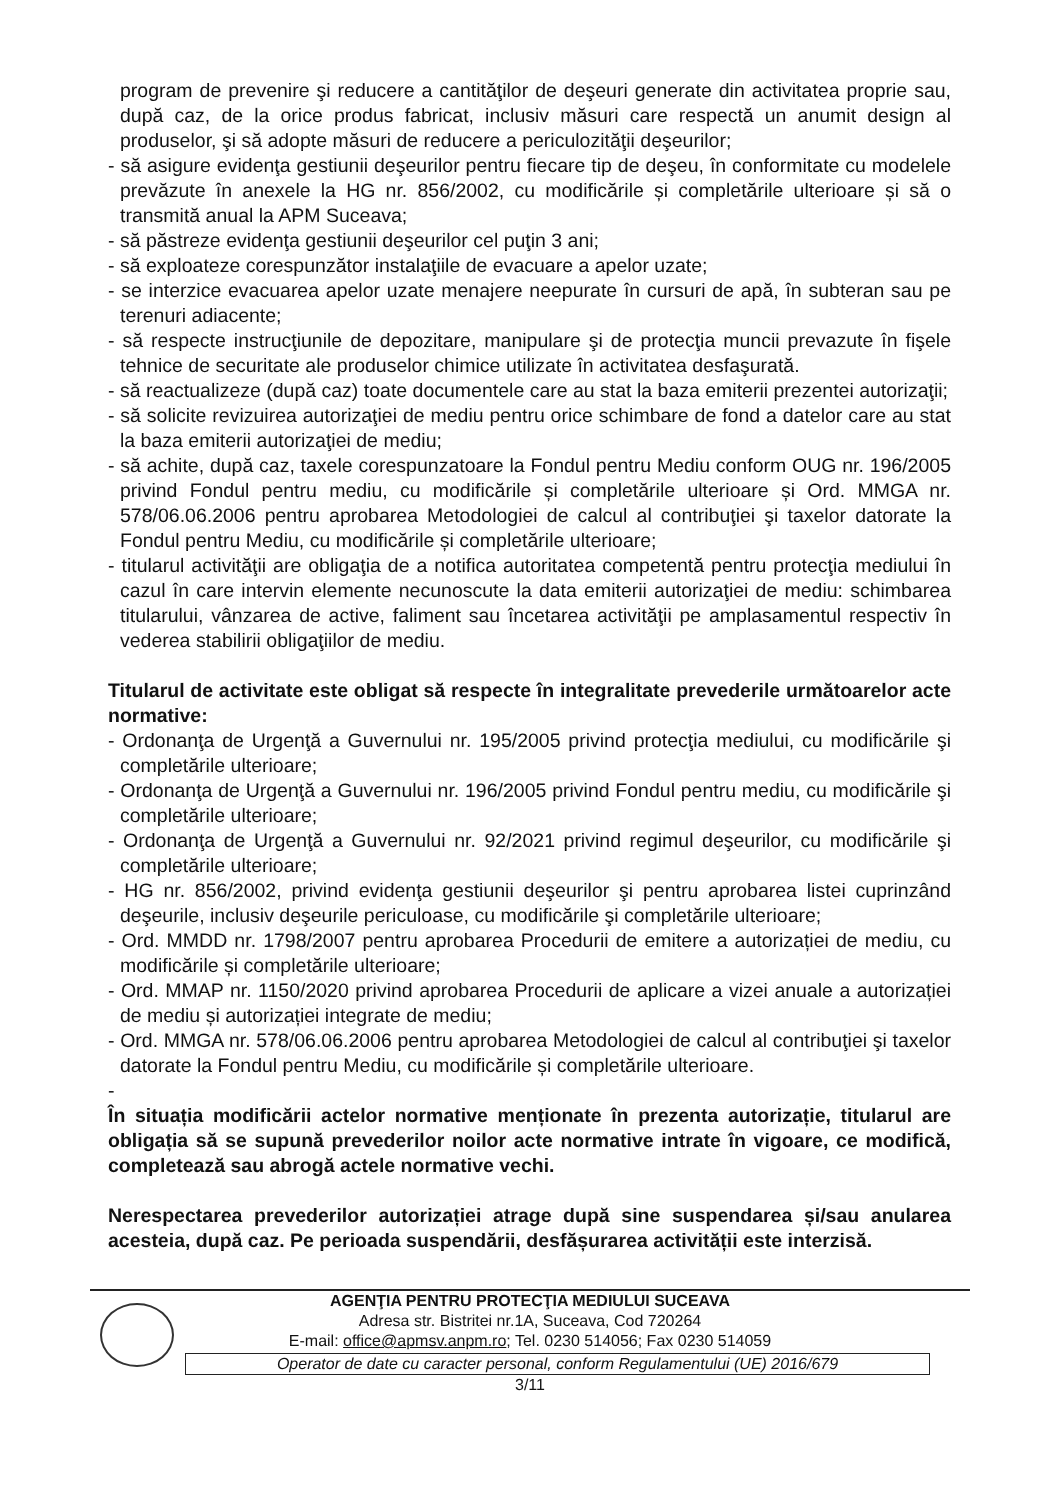program de prevenire şi reducere a cantităţilor de deşeuri generate din activitatea proprie sau, după caz, de la orice produs fabricat, inclusiv măsuri care respectă un anumit design al produselor, şi să adopte măsuri de reducere a periculozităţii deşeurilor;
- să asigure evidenţa gestiunii deşeurilor pentru fiecare tip de deşeu, în conformitate cu modelele prevăzute în anexele la HG nr. 856/2002, cu modificările și completările ulterioare și să o transmită anual la APM Suceava;
- să păstreze evidenţa gestiunii deşeurilor cel puţin 3 ani;
- să exploateze corespunzător instalaţiile de evacuare a apelor uzate;
- se interzice evacuarea apelor uzate menajere neepurate în cursuri de apă, în subteran sau pe terenuri adiacente;
- să respecte instrucţiunile de depozitare, manipulare şi de protecţia muncii prevazute în fişele tehnice de securitate ale produselor chimice utilizate în activitatea desfaşurată.
- să reactualizeze (după caz) toate documentele care au stat la baza emiterii prezentei autorizaţii;
- să solicite revizuirea autorizaţiei de mediu pentru orice schimbare de fond a datelor care au stat la baza emiterii autorizaţiei de mediu;
- să achite, după caz, taxele corespunzatoare la Fondul pentru Mediu conform OUG nr. 196/2005 privind Fondul pentru mediu, cu modificările și completările ulterioare și Ord. MMGA nr. 578/06.06.2006 pentru aprobarea Metodologiei de calcul al contribuţiei şi taxelor datorate la Fondul pentru Mediu, cu modificările și completările ulterioare;
- titularul activităţii are obligaţia de a notifica autoritatea competentă pentru protecţia mediului în cazul în care intervin elemente necunoscute la data emiterii autorizaţiei de mediu: schimbarea titularului, vânzarea de active, faliment sau încetarea activităţii pe amplasamentul respectiv în vederea stabilirii obligaţiilor de mediu.
Titularul de activitate este obligat să respecte în integralitate prevederile următoarelor acte normative:
- Ordonanţa de Urgenţă a Guvernului nr. 195/2005 privind protecţia mediului, cu modificările şi completările ulterioare;
- Ordonanţa de Urgenţă a Guvernului nr. 196/2005 privind Fondul pentru mediu, cu modificările şi completările ulterioare;
- Ordonanţa de Urgenţă a Guvernului nr. 92/2021 privind regimul deşeurilor, cu modificările şi completările ulterioare;
- HG nr. 856/2002, privind evidenţa gestiunii deşeurilor şi pentru aprobarea listei cuprinzând deşeurile, inclusiv deşeurile periculoase, cu modificările şi completările ulterioare;
- Ord. MMDD nr. 1798/2007 pentru aprobarea Procedurii de emitere a autorizației de mediu, cu modificările și completările ulterioare;
- Ord. MMAP nr. 1150/2020 privind aprobarea Procedurii de aplicare a vizei anuale a autorizației de mediu și autorizației integrate de mediu;
- Ord. MMGA nr. 578/06.06.2006 pentru aprobarea Metodologiei de calcul al contribuţiei şi taxelor datorate la Fondul pentru Mediu, cu modificările și completările ulterioare.
-
În situația modificării actelor normative menționate în prezenta autorizație, titularul are obligația să se supună prevederilor noilor acte normative intrate în vigoare, ce modifică, completează sau abrogă actele normative vechi.
Nerespectarea prevederilor autorizației atrage după sine suspendarea și/sau anularea acesteia, după caz. Pe perioada suspendării, desfășurarea activității este interzisă.
AGENŢIA PENTRU PROTECŢIA MEDIULUI SUCEAVA
Adresa str. Bistritei nr.1A, Suceava, Cod 720264
E-mail: office@apmsv.anpm.ro; Tel. 0230 514056; Fax 0230 514059
Operator de date cu caracter personal, conform Regulamentului (UE) 2016/679
3/11